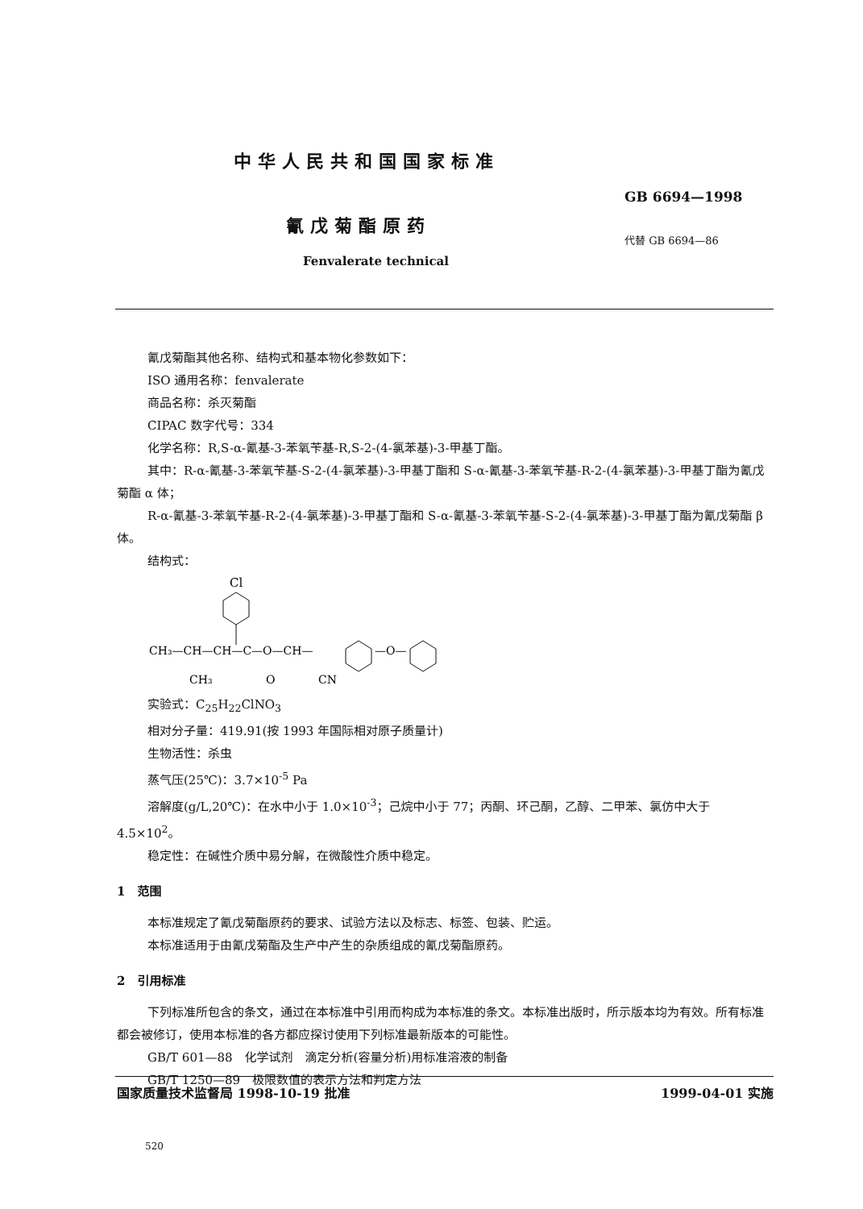中华人民共和国国家标准
GB 6694—1998
氰戊菊酯原药
代替 GB 6694—86
Fenvalerate technical
氰戊菊酯其他名称、结构式和基本物化参数如下：
ISO 通用名称：fenvalerate
商品名称：杀灭菊酯
CIPAC 数字代号：334
化学名称：R,S-α-氰基-3-苯氧苄基-R,S-2-(4-氯苯基)-3-甲基丁酯。
其中：R-α-氰基-3-苯氧苄基-S-2-(4-氯苯基)-3-甲基丁酯和 S-α-氰基-3-苯氧苄基-R-2-(4-氯苯基)-3-甲基丁酯为氰戊菊酯 α 体；
R-α-氰基-3-苯氧苄基-R-2-(4-氯苯基)-3-甲基丁酯和 S-α-氰基-3-苯氧苄基-S-2-(4-氯苯基)-3-甲基丁酯为氰戊菊酯 β 体。
结构式：
Cl
CH₃—CH—CH—C—O—CH—
—O—
CH₃
O
CN
实验式：C<sub>25</sub>H<sub>22</sub>ClNO<sub>3</sub>
相对分子量：419.91(按 1993 年国际相对原子质量计)
生物活性：杀虫
蒸气压(25℃)：3.7×10<sup>-5</sup> Pa
溶解度(g/L,20℃)：在水中小于 1.0×10<sup>-3</sup>；己烷中小于 77；丙酮、环己酮，乙醇、二甲苯、氯仿中大于 4.5×10<sup>2</sup>。
稳定性：在碱性介质中易分解，在微酸性介质中稳定。
1　范围
本标准规定了氰戊菊酯原药的要求、试验方法以及标志、标签、包装、贮运。
本标准适用于由氰戊菊酯及生产中产生的杂质组成的氰戊菊酯原药。
2　引用标准
下列标准所包含的条文，通过在本标准中引用而构成为本标准的条文。本标准出版时，所示版本均为有效。所有标准都会被修订，使用本标准的各方都应探讨使用下列标准最新版本的可能性。
GB/T 601—88　化学试剂　滴定分析(容量分析)用标准溶液的制备
GB/T 1250—89　极限数值的表示方法和判定方法
国家质量技术监督局 1998-10-19 批准 1999-04-01 实施
520